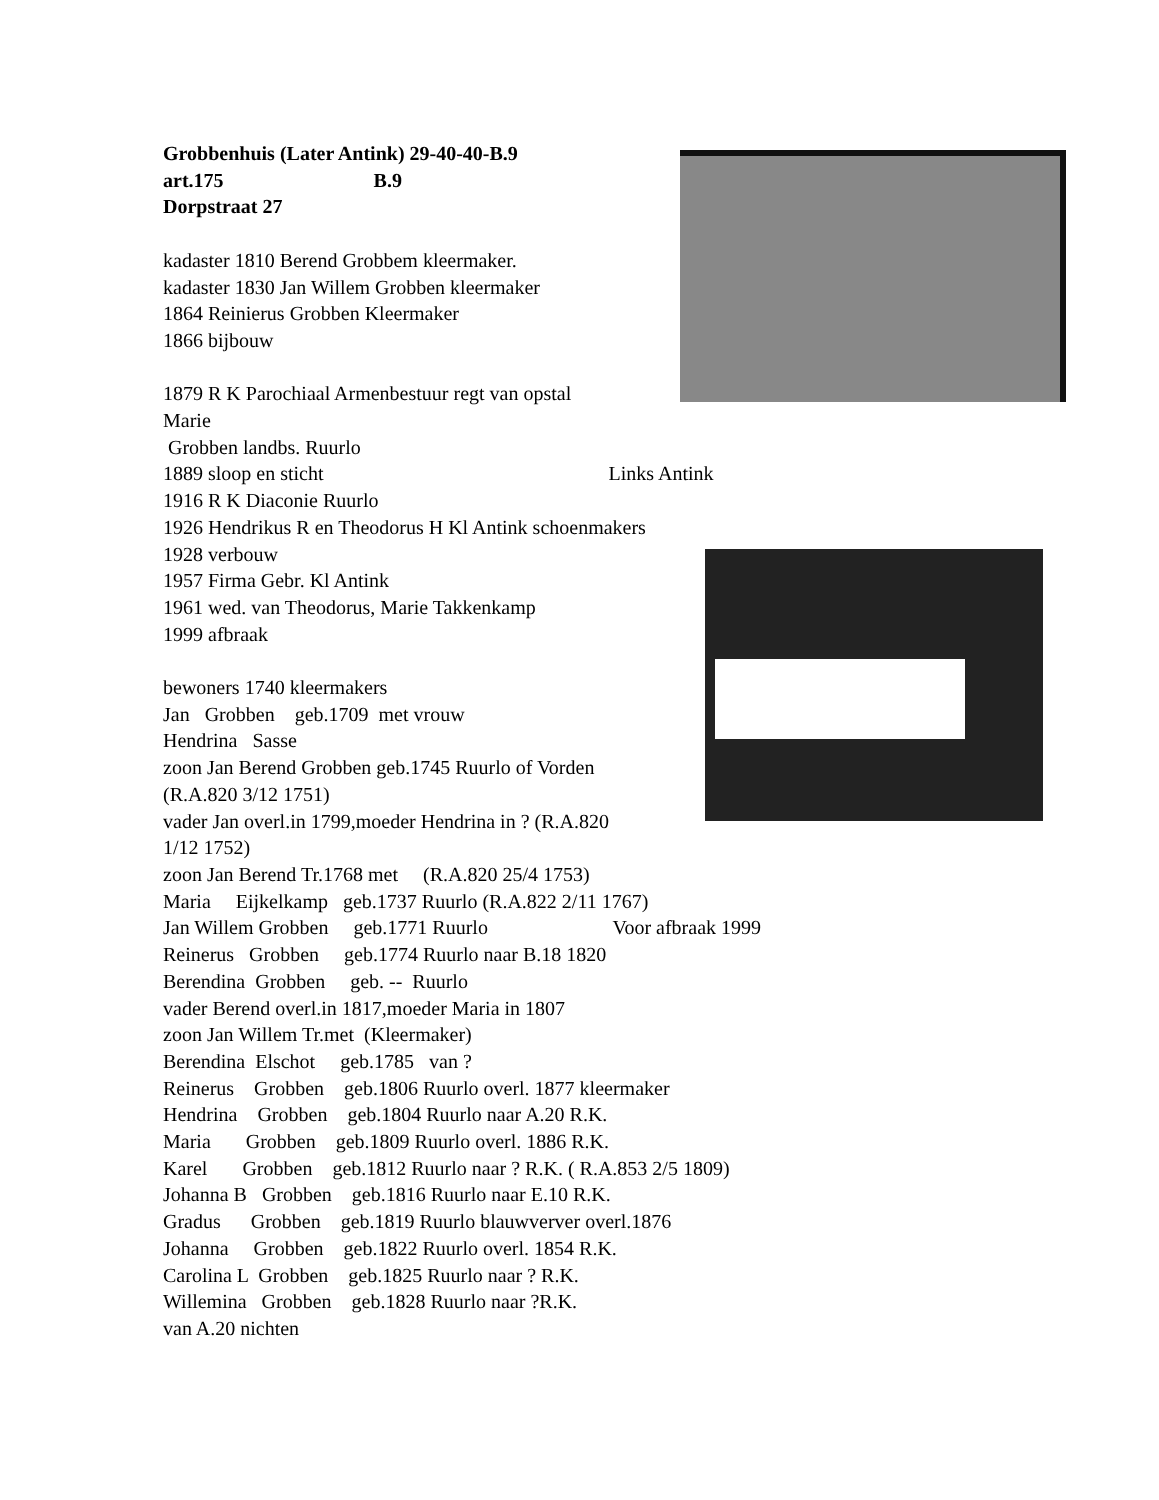Grobbenhuis (Later Antink) 29-40-40-B.9 art.175 B.9 Dorpstraat 27 kadaster 1810 Berend Grobbem kleermaker. kadaster 1830 Jan Willem Grobben kleermaker 1864 Reinierus Grobben Kleermaker 1866 bijbouw 1879 R K Parochiaal Armenbestuur regt van opstal Marie Grobben landbs. Ruurlo 1889 sloop en sticht Links Antink 1916 R K Diaconie Ruurlo 1926 Hendrikus R en Theodorus H Kl Antink schoenmakers 1928 verbouw 1957 Firma Gebr. Kl Antink 1961 wed. van Theodorus, Marie Takkenkamp 1999 afbraak bewoners 1740 kleermakers Jan Grobben geb.1709 met vrouw Hendrina Sasse zoon Jan Berend Grobben geb.1745 Ruurlo of Vorden (R.A.820 3/12 1751) vader Jan overl.in 1799,moeder Hendrina in ? (R.A.820 1/12 1752) zoon Jan Berend Tr.1768 met (R.A.820 25/4 1753) Maria Eijkelkamp geb.1737 Ruurlo (R.A.822 2/11 1767) Jan Willem Grobben geb.1771 Ruurlo Voor afbraak 1999 Reinerus Grobben geb.1774 Ruurlo naar B.18 1820 Berendina Grobben geb. -- Ruurlo vader Berend overl.in 1817,moeder Maria in 1807 zoon Jan Willem Tr.met (Kleermaker) Berendina Elschot geb.1785 van ? Reinerus Grobben geb.1806 Ruurlo overl. 1877 kleermaker Hendrina Grobben geb.1804 Ruurlo naar A.20 R.K. Maria Grobben geb.1809 Ruurlo overl. 1886 R.K. Karel Grobben geb.1812 Ruurlo naar ? R.K. ( R.A.853 2/5 1809) Johanna B Grobben geb.1816 Ruurlo naar E.10 R.K. Gradus Grobben geb.1819 Ruurlo blauwverver overl.1876 Johanna Grobben geb.1822 Ruurlo overl. 1854 R.K. Carolina L Grobben geb.1825 Ruurlo naar ? R.K. Willemina Grobben geb.1828 Ruurlo naar ?R.K. van A.20 nichten